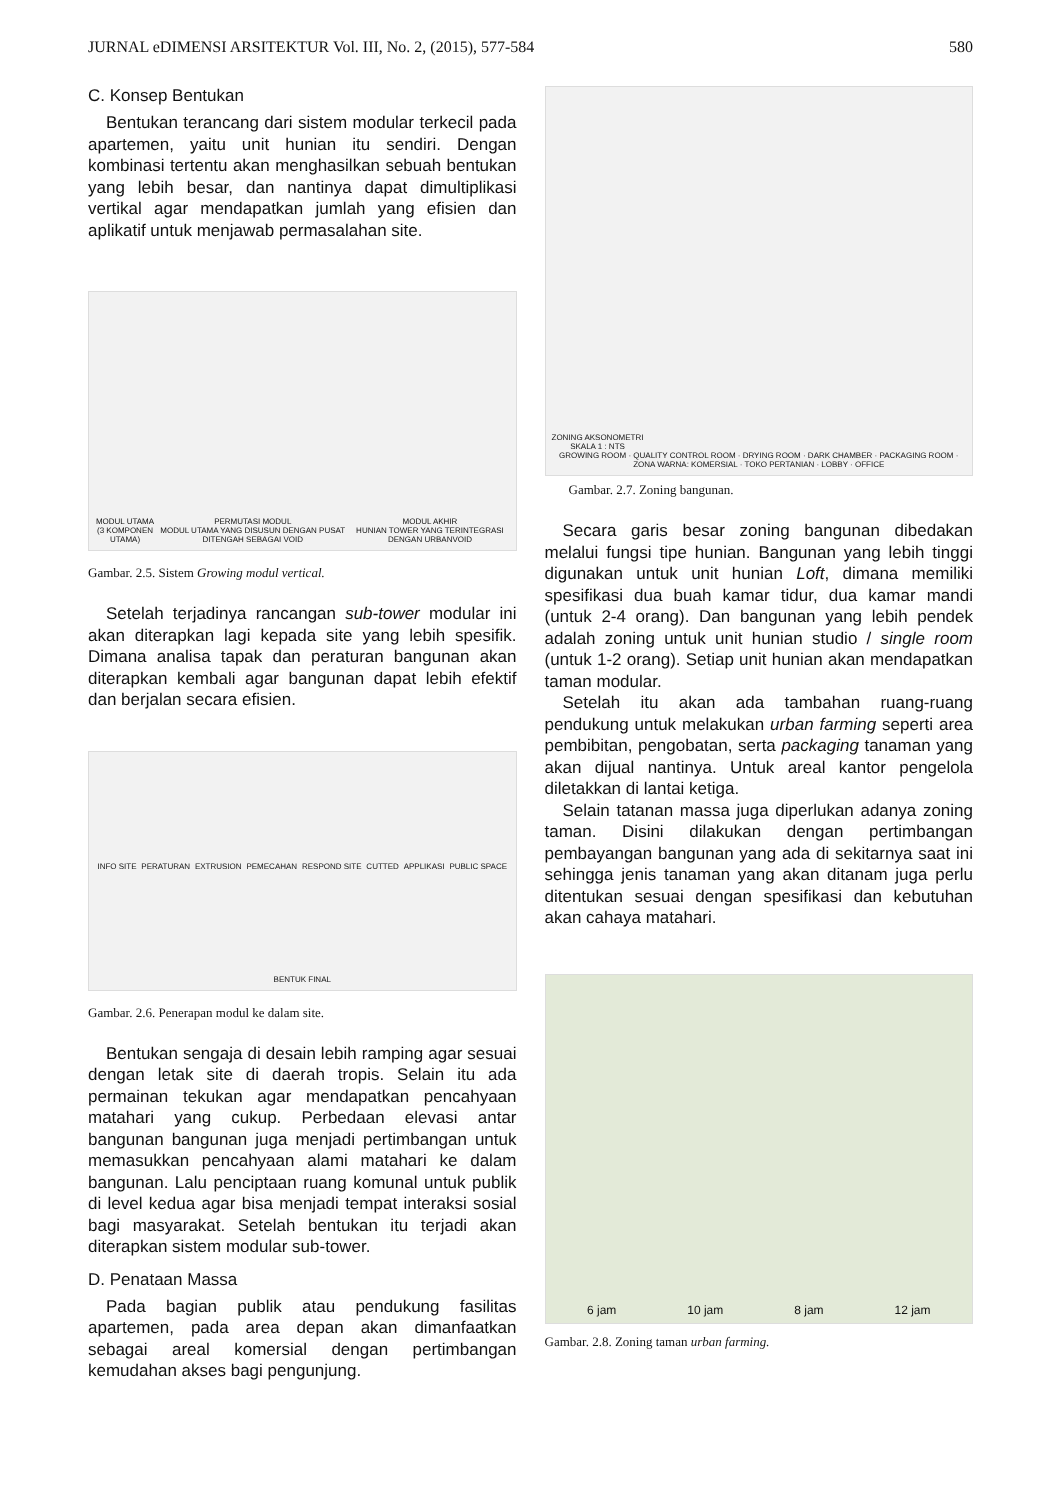JURNAL eDIMENSI ARSITEKTUR Vol. III, No. 2, (2015), 577-584 580
C. Konsep Bentukan
Bentukan terancang dari sistem modular terkecil pada apartemen, yaitu unit hunian itu sendiri. Dengan kombinasi tertentu akan menghasilkan sebuah bentukan yang lebih besar, dan nantinya dapat dimultiplikasi vertikal agar mendapatkan jumlah yang efisien dan aplikatif untuk menjawab permasalahan site.
MODUL UTAMA
(3 KOMPONEN UTAMA)
PERMUTASI MODUL
MODUL UTAMA YANG DISUSUN DENGAN PUSAT DITENGAH SEBAGAI VOID
MODUL AKHIR
HUNIAN TOWER YANG TERINTEGRASI DENGAN URBANVOID
Gambar. 2.5. Sistem Growing modul vertical.
Setelah terjadinya rancangan sub-tower modular ini akan diterapkan lagi kepada site yang lebih spesifik. Dimana analisa tapak dan peraturan bangunan akan diterapkan kembali agar bangunan dapat lebih efektif dan berjalan secara efisien.
INFO SITE
PERATURAN
EXTRUSION
PEMECAHAN
RESPOND SITE
CUTTED
APPLIKASI
PUBLIC SPACE
BENTUK FINAL
Gambar. 2.6. Penerapan modul ke dalam site.
Bentukan sengaja di desain lebih ramping agar sesuai dengan letak site di daerah tropis. Selain itu ada permainan tekukan agar mendapatkan pencahyaan matahari yang cukup. Perbedaan elevasi antar bangunan bangunan juga menjadi pertimbangan untuk memasukkan pencahyaan alami matahari ke dalam bangunan. Lalu penciptaan ruang komunal untuk publik di level kedua agar bisa menjadi tempat interaksi sosial bagi masyarakat. Setelah bentukan itu terjadi akan diterapkan sistem modular sub-tower.
D. Penataan Massa
Pada bagian publik atau pendukung fasilitas apartemen, pada area depan akan dimanfaatkan sebagai areal komersial dengan pertimbangan kemudahan akses bagi pengunjung.
ZONING AKSONOMETRI
SKALA 1 : NTS
GROWING ROOM · QUALITY CONTROL ROOM · DRYING ROOM · DARK CHAMBER · PACKAGING ROOM · ZONA WARNA: KOMERSIAL · TOKO PERTANIAN · LOBBY · OFFICE
Gambar. 2.7. Zoning bangunan.
Secara garis besar zoning bangunan dibedakan melalui fungsi tipe hunian. Bangunan yang lebih tinggi digunakan untuk unit hunian Loft, dimana memiliki spesifikasi dua buah kamar tidur, dua kamar mandi (untuk 2-4 orang). Dan bangunan yang lebih pendek adalah zoning untuk unit hunian studio / single room (untuk 1-2 orang). Setiap unit hunian akan mendapatkan taman modular.
Setelah itu akan ada tambahan ruang-ruang pendukung untuk melakukan urban farming seperti area pembibitan, pengobatan, serta packaging tanaman yang akan dijual nantinya. Untuk areal kantor pengelola diletakkan di lantai ketiga.
Selain tatanan massa juga diperlukan adanya zoning taman. Disini dilakukan dengan pertimbangan pembayangan bangunan yang ada di sekitarnya saat ini sehingga jenis tanaman yang akan ditanam juga perlu ditentukan sesuai dengan spesifikasi dan kebutuhan akan cahaya matahari.
6 jam
10 jam
8 jam
12 jam
Gambar. 2.8. Zoning taman urban farming.